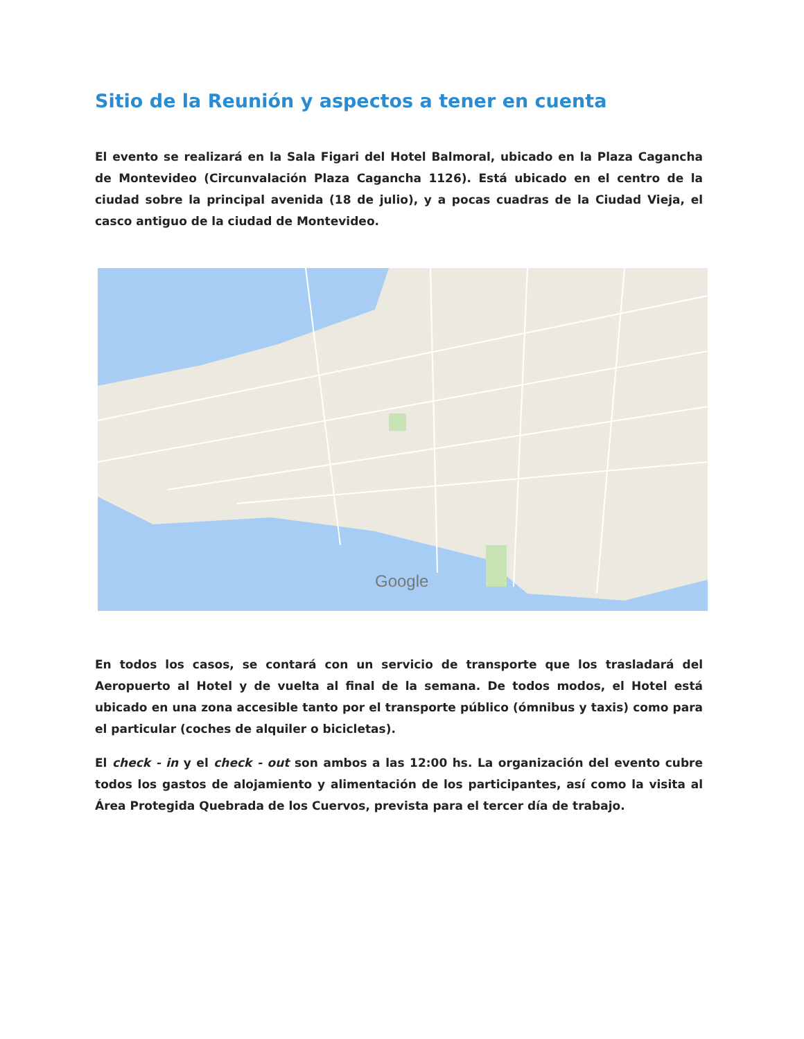Sitio de la Reunión y aspectos a tener en cuenta
El evento se realizará en la Sala Figari del Hotel Balmoral, ubicado en la Plaza Cagancha de Montevideo (Circunvalación Plaza Cagancha 1126). Está ubicado en el centro de la ciudad sobre la principal avenida (18 de julio), y a pocas cuadras de la Ciudad Vieja, el casco antiguo de la ciudad de Montevideo.
Google
En todos los casos, se contará con un servicio de transporte que los trasladará del Aeropuerto al Hotel y de vuelta al final de la semana. De todos modos, el Hotel está ubicado en una zona accesible tanto por el transporte público (ómnibus y taxis) como para el particular (coches de alquiler o bicicletas).
El check - in y el check - out son ambos a las 12:00 hs. La organización del evento cubre todos los gastos de alojamiento y alimentación de los participantes, así como la visita al Área Protegida Quebrada de los Cuervos, prevista para el tercer día de trabajo.